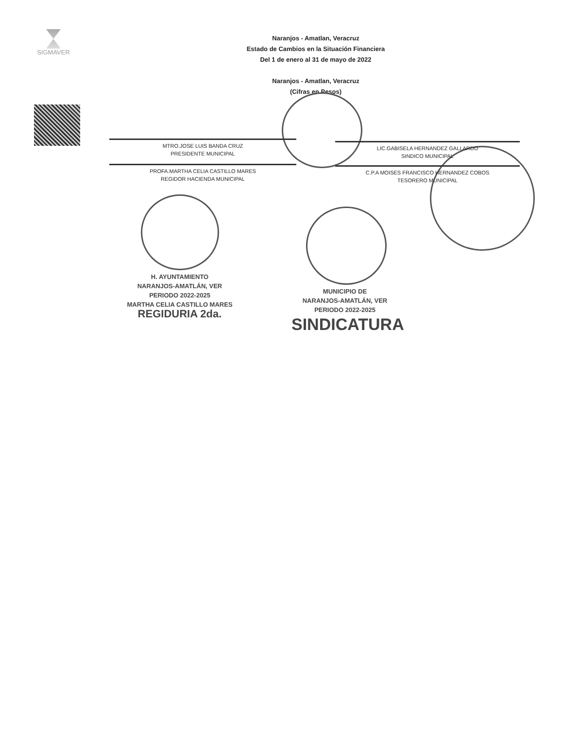SIGMAVER
Naranjos - Amatlan, Veracruz
Estado de Cambios en la Situación Financiera
Del 1 de enero al 31 de mayo de 2022
Naranjos - Amatlan, Veracruz
(Cifras en Pesos)
MTRO.JOSE LUIS BANDA CRUZ
PRESIDENTE MUNICIPAL
LIC.GABISELA HERNANDEZ GALLARDO
SINDICO MUNICIPAL
PROFA.MARTHA CELIA CASTILLO MARES
REGIDOR HACIENDA MUNICIPAL
C.P.A MOISES FRANCISCO HERNANDEZ COBOS
TESORERO MUNICIPAL
H. AYUNTAMIENTO
NARANJOS-AMATLÁN, VER
PERIODO 2022-2025
MARTHA CELIA CASTILLO MARES
REGIDURIA 2da.
MUNICIPIO DE
NARANJOS-AMATLÁN, VER
PERIODO 2022-2025
SINDICATURA